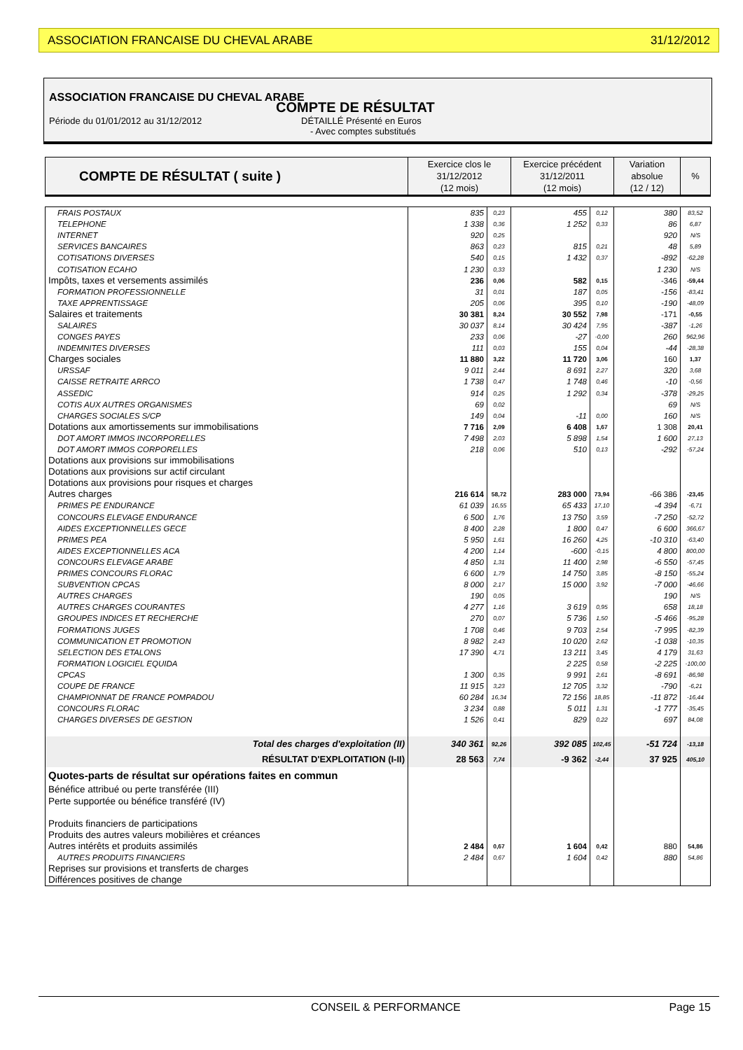ASSOCIATION FRANCAISE DU CHEVAL ARABE 31/12/2012
ASSOCIATION FRANCAISE DU CHEVAL ARABE
COMPTE DE RÉSULTAT
Période du 01/01/2012 au 31/12/2012 DÉTAILLÉ Présenté en Euros
- Avec comptes substitués
| COMPTE DE RÉSULTAT ( suite ) | Exercice clos le 31/12/2012 (12 mois) | Exercice précédent 31/12/2011 (12 mois) | Variation absolue (12 / 12) | % |
| FRAIS POSTAUX | 835 | 0,23 | 455 | 0,12 | 380 | 83,52 |
| TELEPHONE | 1 338 | 0,36 | 1 252 | 0,33 | 86 | 6,87 |
| INTERNET | 920 | 0,25 | | | 920 | N/S |
| SERVICES BANCAIRES | 863 | 0,23 | 815 | 0,21 | 48 | 5,89 |
| COTISATIONS DIVERSES | 540 | 0,15 | 1 432 | 0,37 | -892 | -62,28 |
| COTISATION ECAHO | 1 230 | 0,33 | | | 1 230 | N/S |
| Impôts, taxes et versements assimilés | 236 | 0,06 | 582 | 0,15 | -346 | -59,44 |
| FORMATION PROFESSIONNELLE | 31 | 0,01 | 187 | 0,05 | -156 | -83,41 |
| TAXE APPRENTISSAGE | 205 | 0,06 | 395 | 0,10 | -190 | -48,09 |
| Salaires et traitements | 30 381 | 8,24 | 30 552 | 7,98 | -171 | -0,55 |
| SALAIRES | 30 037 | 8,14 | 30 424 | 7,95 | -387 | -1,26 |
| CONGES PAYES | 233 | 0,06 | -27 | -0,00 | 260 | 962,96 |
| INDEMNITES DIVERSES | 111 | 0,03 | 155 | 0,04 | -44 | -28,38 |
| Charges sociales | 11 880 | 3,22 | 11 720 | 3,06 | 160 | 1,37 |
| URSSAF | 9 011 | 2,44 | 8 691 | 2,27 | 320 | 3,68 |
| CAISSE RETRAITE ARRCO | 1 738 | 0,47 | 1 748 | 0,46 | -10 | -0,56 |
| ASSEDIC | 914 | 0,25 | 1 292 | 0,34 | -378 | -29,25 |
| COTIS AUX AUTRES ORGANISMES | 69 | 0,02 | | | 69 | N/S |
| CHARGES SOCIALES S/CP | 149 | 0,04 | -11 | 0,00 | 160 | N/S |
| Dotations aux amortissements sur immobilisations | 7 716 | 2,09 | 6 408 | 1,67 | 1 308 | 20,41 |
| DOT AMORT IMMOS INCORPORELLES | 7 498 | 2,03 | 5 898 | 1,54 | 1 600 | 27,13 |
| DOT AMORT IMMOS CORPORELLES | 218 | 0,06 | 510 | 0,13 | -292 | -57,24 |
| Dotations aux provisions sur immobilisations | | | | | | |
| Dotations aux provisions sur actif circulant | | | | | | |
| Dotations aux provisions pour risques et charges | | | | | | |
| Autres charges | 216 614 | 58,72 | 283 000 | 73,94 | -66 386 | -23,45 |
| PRIMES PE ENDURANCE | 61 039 | 16,55 | 65 433 | 17,10 | -4 394 | -6,71 |
| CONCOURS ELEVAGE ENDURANCE | 6 500 | 1,76 | 13 750 | 3,59 | -7 250 | -52,72 |
| AIDES EXCEPTIONNELLES GECE | 8 400 | 2,28 | 1 800 | 0,47 | 6 600 | 366,67 |
| PRIMES PEA | 5 950 | 1,61 | 16 260 | 4,25 | -10 310 | -63,40 |
| AIDES EXCEPTIONNELLES ACA | 4 200 | 1,14 | -600 | -0,15 | 4 800 | 800,00 |
| CONCOURS ELEVAGE ARABE | 4 850 | 1,31 | 11 400 | 2,98 | -6 550 | -57,45 |
| PRIMES CONCOURS FLORAC | 6 600 | 1,79 | 14 750 | 3,85 | -8 150 | -55,24 |
| SUBVENTION CPCAS | 8 000 | 2,17 | 15 000 | 3,92 | -7 000 | -46,66 |
| AUTRES CHARGES | 190 | 0,05 | | | 190 | N/S |
| AUTRES CHARGES COURANTES | 4 277 | 1,16 | 3 619 | 0,95 | 658 | 18,18 |
| GROUPES INDICES ET RECHERCHE | 270 | 0,07 | 5 736 | 1,50 | -5 466 | -95,28 |
| FORMATIONS JUGES | 1 708 | 0,46 | 9 703 | 2,54 | -7 995 | -82,39 |
| COMMUNICATION ET PROMOTION | 8 982 | 2,43 | 10 020 | 2,62 | -1 038 | -10,35 |
| SELECTION DES ETALONS | 17 390 | 4,71 | 13 211 | 3,45 | 4 179 | 31,63 |
| FORMATION LOGICIEL EQUIDA | | | 2 225 | 0,58 | -2 225 | -100,00 |
| CPCAS | 1 300 | 0,35 | 9 991 | 2,61 | -8 691 | -86,98 |
| COUPE DE FRANCE | 11 915 | 3,23 | 12 705 | 3,32 | -790 | -6,21 |
| CHAMPIONNAT DE FRANCE POMPADOU | 60 284 | 16,34 | 72 156 | 18,85 | -11 872 | -16,44 |
| CONCOURS FLORAC | 3 234 | 0,88 | 5 011 | 1,31 | -1 777 | -35,45 |
| CHARGES DIVERSES DE GESTION | 1 526 | 0,41 | 829 | 0,22 | 697 | 84,08 |
| Total des charges d'exploitation (II) | 340 361 | 92,26 | 392 085 | 102,45 | -51 724 | -13,18 |
| RÉSULTAT D'EXPLOITATION (I-II) | 28 563 | 7,74 | -9 362 | -2,44 | 37 925 | 405,10 |
| Quotes-parts de résultat sur opérations faites en commun | | | | | | |
| Bénéfice attribué ou perte transférée (III) | | | | | | |
| Perte supportée ou bénéfice transféré (IV) | | | | | | |
| Produits financiers de participations | | | | | | |
| Produits des autres valeurs mobilières et créances | | | | | | |
| Autres intérêts et produits assimilés | 2 484 | 0,67 | 1 604 | 0,42 | 880 | 54,86 |
| AUTRES PRODUITS FINANCIERS | 2 484 | 0,67 | 1 604 | 0,42 | 880 | 54,86 |
| Reprises sur provisions et transferts de charges | | | | | | |
| Différences positives de change | | | | | | |
CONSEIL & PERFORMANCE Page 15